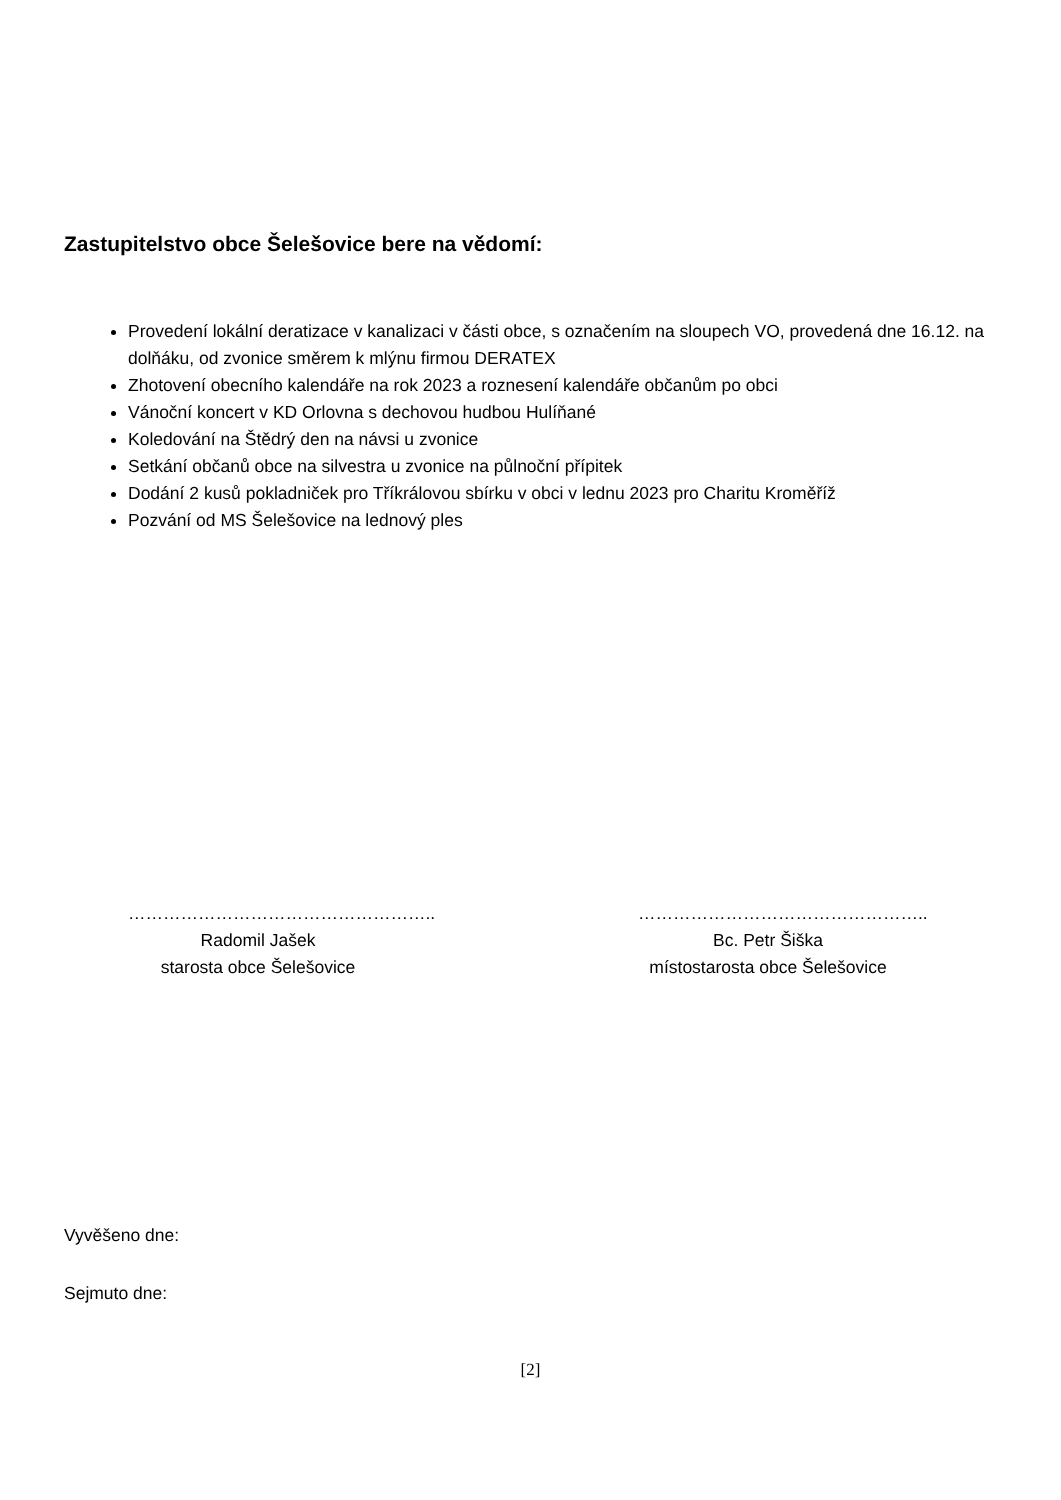Zastupitelstvo obce Šelešovice bere na vědomí:
Provedení lokální deratizace v kanalizaci v části obce, s označením na sloupech VO, provedená dne 16.12. na dolňáku, od zvonice směrem k mlýnu firmou DERATEX
Zhotovení obecního kalendáře na rok 2023 a roznesení kalendáře občanům po obci
Vánoční koncert v KD Orlovna s dechovou hudbou Hulíňané
Koledování na Štědrý den na návsi u zvonice
Setkání občanů obce na silvestra u zvonice na půlnoční přípitek
Dodání 2 kusů pokladniček pro Tříkrálovou sbírku v obci v lednu 2023 pro Charitu Kroměříž
Pozvání od MS Šelešovice na lednový ples
……………………………………………..
Radomil Jašek
starosta obce Šelešovice
…………………………………………..
Bc. Petr Šiška
místostarosta obce Šelešovice
Vyvěšeno dne:
Sejmuto dne:
[2]